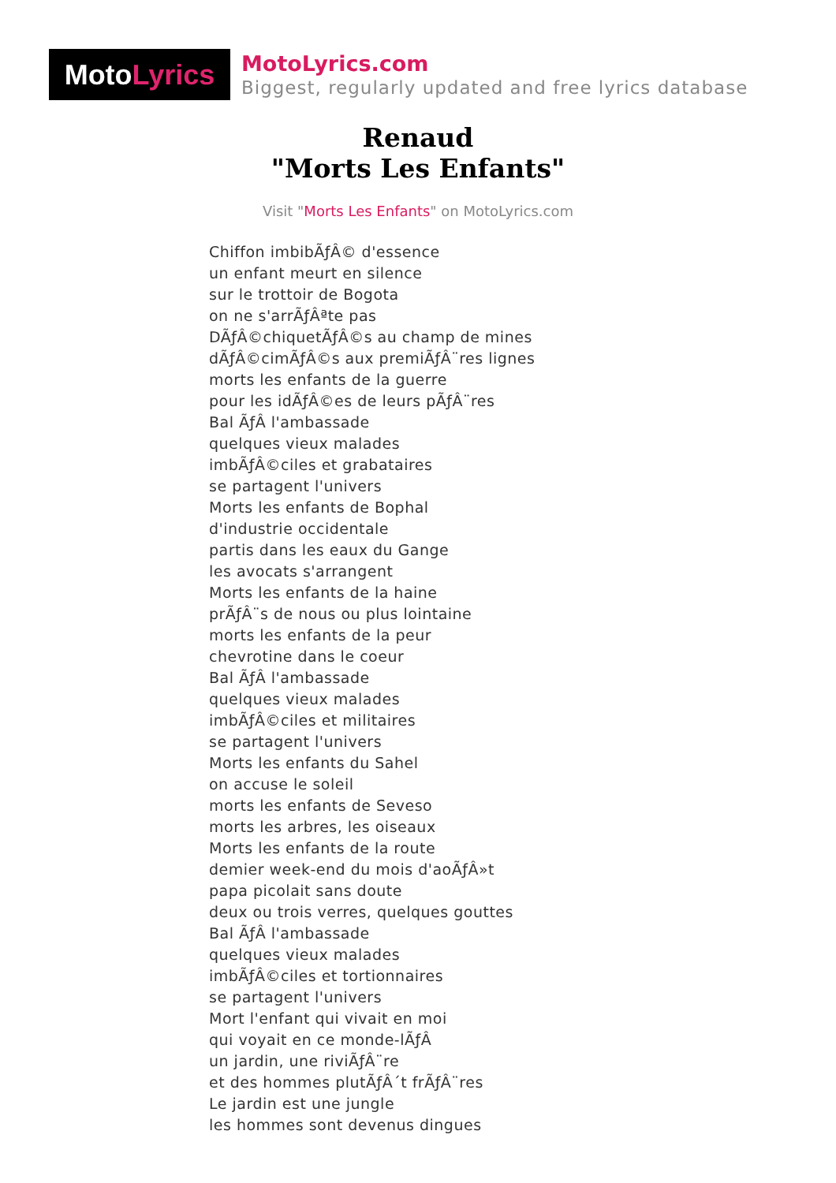Moto Lyrics
MotoLyrics.com
Biggest, regularly updated and free lyrics database
Renaud
"Morts Les Enfants"
Visit "Morts Les Enfants" on MotoLyrics.com
Chiffon imbibÃƒÂ© d'essence
un enfant meurt en silence
sur le trottoir de Bogota
on ne s'arrÃƒÂªte pas
DÃƒÂ©chiquetÃƒÂ©s au champ de mines
dÃƒÂ©cimÃƒÂ©s aux premiÃƒÂ¨res lignes
morts les enfants de la guerre
pour les idÃƒÂ©es de leurs pÃƒÂ¨res
Bal ÃƒÂ l'ambassade
quelques vieux malades
imbÃƒÂ©ciles et grabataires
se partagent l'univers
Morts les enfants de Bophal
d'industrie occidentale
partis dans les eaux du Gange
les avocats s'arrangent
Morts les enfants de la haine
prÃƒÂ¨s de nous ou plus lointaine
morts les enfants de la peur
chevrotine dans le coeur
Bal ÃƒÂ l'ambassade
quelques vieux malades
imbÃƒÂ©ciles et militaires
se partagent l'univers
Morts les enfants du Sahel
on accuse le soleil
morts les enfants de Seveso
morts les arbres, les oiseaux
Morts les enfants de la route
demier week-end du mois d'aoÃƒÂ»t
papa picolait sans doute
deux ou trois verres, quelques gouttes
Bal ÃƒÂ l'ambassade
quelques vieux malades
imbÃƒÂ©ciles et tortionnaires
se partagent l'univers
Mort l'enfant qui vivait en moi
qui voyait en ce monde-lÃƒÂ
un jardin, une riviÃƒÂ¨re
et des hommes plutÃƒÂ´t frÃƒÂ¨res
Le jardin est une jungle
les hommes sont devenus dingues